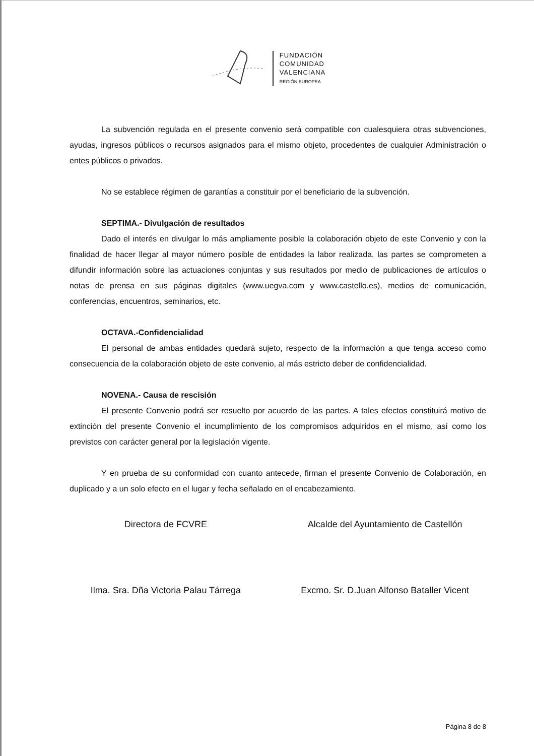FUNDACIÓN
COMUNIDAD
VALENCIANA
REGIÓN EUROPEA
La subvención regulada en el presente convenio será compatible con cualesquiera otras subvenciones, ayudas, ingresos públicos o recursos asignados para el mismo objeto, procedentes de cualquier Administración o entes públicos o privados.
No se establece régimen de garantías a constituir por el beneficiario de la subvención.
SEPTIMA.- Divulgación de resultados
Dado el interés en divulgar lo más ampliamente posible la colaboración objeto de este Convenio y con la finalidad de hacer llegar al mayor número posible de entidades la labor realizada, las partes se comprometen a difundir información sobre las actuaciones conjuntas y sus resultados por medio de publicaciones de artículos o notas de prensa en sus páginas digitales (www.uegva.com y www.castello.es), medios de comunicación, conferencias, encuentros, seminarios, etc.
OCTAVA.-Confidencialidad
El personal de ambas entidades quedará sujeto, respecto de la información a que tenga acceso como consecuencia de la colaboración objeto de este convenio, al más estricto deber de confidencialidad.
NOVENA.- Causa de rescisión
El presente Convenio podrá ser resuelto por acuerdo de las partes. A tales efectos constituirá motivo de extinción del presente Convenio el incumplimiento de los compromisos adquiridos en el mismo, así como los previstos con carácter general por la legislación vigente.
Y en prueba de su conformidad con cuanto antecede, firman el presente Convenio de Colaboración, en duplicado y a un solo efecto en el lugar y fecha señalado en el encabezamiento.
Directora de FCVRE
Ilma. Sra. Dña Victoria Palau Tárrega
Alcalde del Ayuntamiento de Castellón
Excmo. Sr. D.Juan Alfonso Bataller Vicent
Página 8 de 8